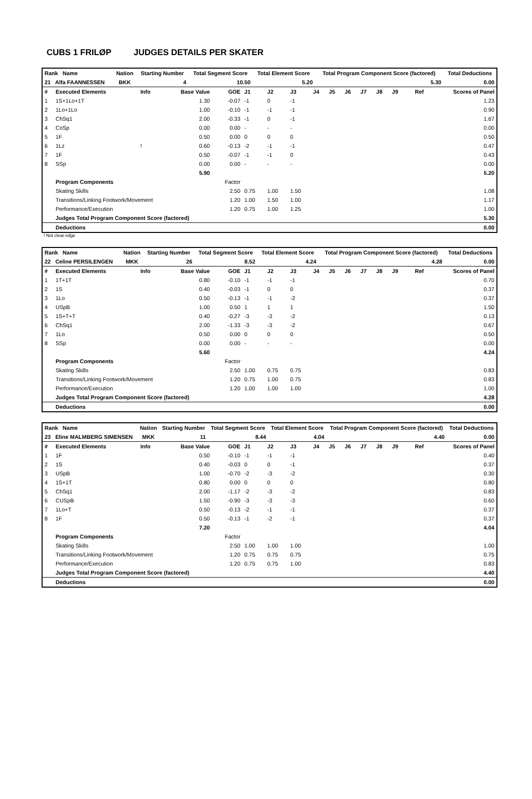CUBS 1 FRILØP JUDGES DETAILS PER SKATER
| Rank Name | Nation | Starting Number | Total Segment Score | Total Element Score | Total Program Component Score (factored) | Total Deductions |
| --- | --- | --- | --- | --- | --- | --- |
| 21 Alfa FAANNESSEN | BKK | 4 | 10.50 | 5.20 | 5.30 | 0.00 |
| # | Executed Elements | Info | Base Value | GOE | J1 | J2 | J3 | J4 | J5 | J6 | J7 | J8 | J9 | Ref | Scores of Panel |
| 1 | 1S+1Lo+1T | | 1.30 | -0.07 | -1 | 0 | -1 | | | | | | | | 1.23 |
| 2 | 1Lo+1Lo | | 1.00 | -0.10 | -1 | -1 | -1 | | | | | | | | 0.90 |
| 3 | ChSq1 | | 2.00 | -0.33 | -1 | 0 | -1 | | | | | | | | 1.67 |
| 4 | CoSp | | 0.00 | 0.00 | - | - | - | | | | | | | | 0.00 |
| 5 | 1F | | 0.50 | 0.00 | 0 | 0 | 0 | | | | | | | | 0.50 |
| 6 | 1Lz | ! | 0.60 | -0.13 | -2 | -1 | -1 | | | | | | | | 0.47 |
| 7 | 1F | | 0.50 | -0.07 | -1 | -1 | 0 | | | | | | | | 0.43 |
| 8 | SSp | | 0.00 | 0.00 | - | - | - | | | | | | | | 0.00 |
| | | | 5.90 | | | | | | | | | | | | 5.20 |
| | Program Components | | | Factor | | | | | | | | | | | |
| | Skating Skills | | | 2.50 | 0.75 | 1.00 | 1.50 | | | | | | | | 1.08 |
| | Transitions/Linking Footwork/Movement | | | 1.20 | 1.00 | 1.50 | 1.00 | | | | | | | | 1.17 |
| | Performance/Execution | | | 1.20 | 0.75 | 1.00 | 1.25 | | | | | | | | 1.00 |
| | Judges Total Program Component Score (factored) | | | | | | | | | | | | | | 5.30 |
| | Deductions | | | | | | | | | | | | | | 0.00 |
! Not clear edge
| Rank Name | Nation | Starting Number | Total Segment Score | Total Element Score | Total Program Component Score (factored) | Total Deductions |
| --- | --- | --- | --- | --- | --- | --- |
| 22 Celine PERSILENGEN | MKK | 26 | 8.52 | 4.24 | 4.28 | 0.00 |
| # | Executed Elements | Info | Base Value | GOE | J1 | J2 | J3 | J4 | J5 | J6 | J7 | J8 | J9 | Ref | Scores of Panel |
| 1 | 1T+1T | | 0.80 | -0.10 | -1 | -1 | -1 | | | | | | | | 0.70 |
| 2 | 1S | | 0.40 | -0.03 | -1 | 0 | 0 | | | | | | | | 0.37 |
| 3 | 1Lo | | 0.50 | -0.13 | -1 | -1 | -2 | | | | | | | | 0.37 |
| 4 | USpB | | 1.00 | 0.50 | 1 | 1 | 1 | | | | | | | | 1.50 |
| 5 | 1S+T+T | | 0.40 | -0.27 | -3 | -3 | -2 | | | | | | | | 0.13 |
| 6 | ChSq1 | | 2.00 | -1.33 | -3 | -3 | -2 | | | | | | | | 0.67 |
| 7 | 1Lo | | 0.50 | 0.00 | 0 | 0 | 0 | | | | | | | | 0.50 |
| 8 | SSp | | 0.00 | 0.00 | - | - | - | | | | | | | | 0.00 |
| | | | 5.60 | | | | | | | | | | | | 4.24 |
| | Program Components | | | Factor | | | | | | | | | | | |
| | Skating Skills | | | 2.50 | 1.00 | 0.75 | 0.75 | | | | | | | | 0.83 |
| | Transitions/Linking Footwork/Movement | | | 1.20 | 0.75 | 1.00 | 0.75 | | | | | | | | 0.83 |
| | Performance/Execution | | | 1.20 | 1.00 | 1.00 | 1.00 | | | | | | | | 1.00 |
| | Judges Total Program Component Score (factored) | | | | | | | | | | | | | | 4.28 |
| | Deductions | | | | | | | | | | | | | | 0.00 |
| Rank Name | Nation | Starting Number | Total Segment Score | Total Element Score | Total Program Component Score (factored) | Total Deductions |
| --- | --- | --- | --- | --- | --- | --- |
| 23 Eline MALMBERG SIMENSEN | MKK | 11 | 8.44 | 4.04 | 4.40 | 0.00 |
| # | Executed Elements | Info | Base Value | GOE | J1 | J2 | J3 | J4 | J5 | J6 | J7 | J8 | J9 | Ref | Scores of Panel |
| 1 | 1F | | 0.50 | -0.10 | -1 | -1 | -1 | | | | | | | | 0.40 |
| 2 | 1S | | 0.40 | -0.03 | 0 | 0 | -1 | | | | | | | | 0.37 |
| 3 | USpB | | 1.00 | -0.70 | -2 | -3 | -2 | | | | | | | | 0.30 |
| 4 | 1S+1T | | 0.80 | 0.00 | 0 | 0 | 0 | | | | | | | | 0.80 |
| 5 | ChSq1 | | 2.00 | -1.17 | -2 | -3 | -2 | | | | | | | | 0.83 |
| 6 | CUSpB | | 1.50 | -0.90 | -3 | -3 | -3 | | | | | | | | 0.60 |
| 7 | 1Lo+T | | 0.50 | -0.13 | -2 | -1 | -1 | | | | | | | | 0.37 |
| 8 | 1F | | 0.50 | -0.13 | -1 | -2 | -1 | | | | | | | | 0.37 |
| | | | 7.20 | | | | | | | | | | | | 4.04 |
| | Program Components | | | Factor | | | | | | | | | | | |
| | Skating Skills | | | 2.50 | 1.00 | 1.00 | 1.00 | | | | | | | | 1.00 |
| | Transitions/Linking Footwork/Movement | | | 1.20 | 0.75 | 0.75 | 0.75 | | | | | | | | 0.75 |
| | Performance/Execution | | | 1.20 | 0.75 | 0.75 | 1.00 | | | | | | | | 0.83 |
| | Judges Total Program Component Score (factored) | | | | | | | | | | | | | | 4.40 |
| | Deductions | | | | | | | | | | | | | | 0.00 |